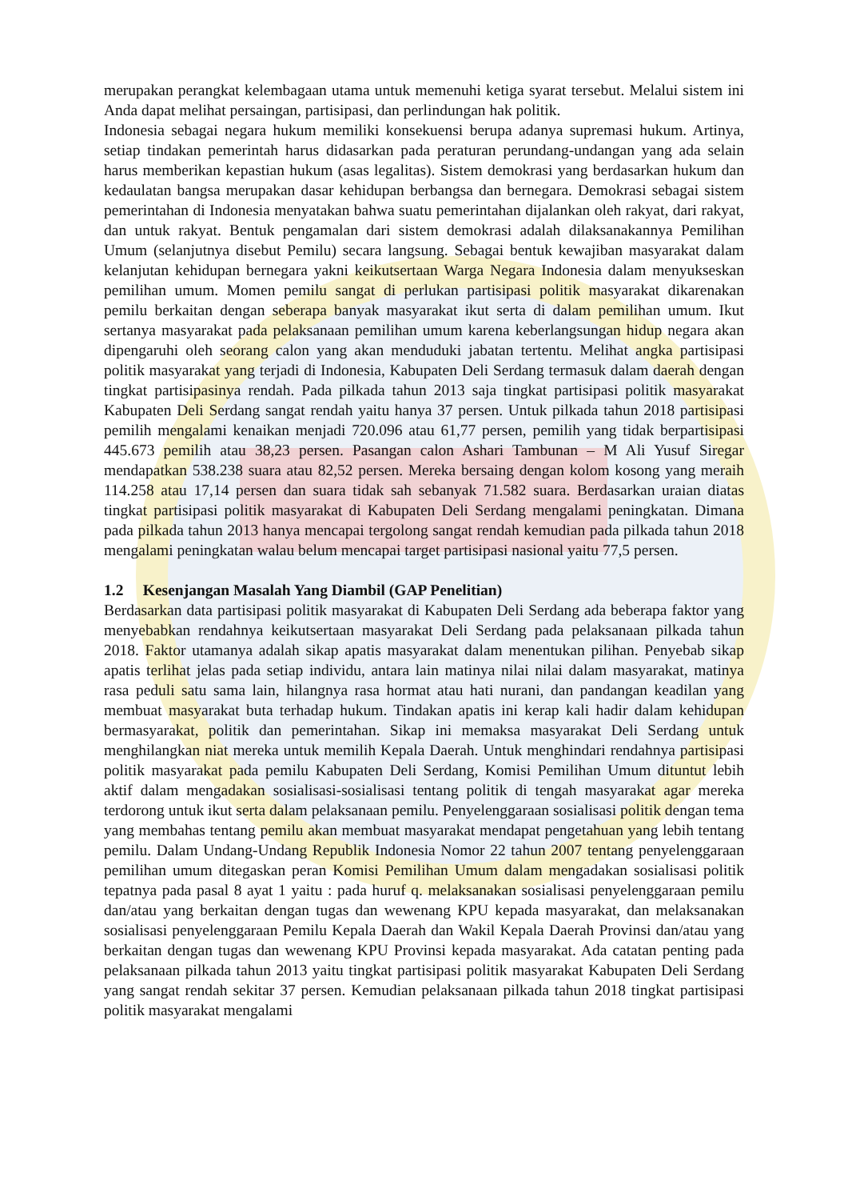merupakan perangkat kelembagaan utama untuk memenuhi ketiga syarat tersebut. Melalui sistem ini Anda dapat melihat persaingan, partisipasi, dan perlindungan hak politik.
Indonesia sebagai negara hukum memiliki konsekuensi berupa adanya supremasi hukum. Artinya, setiap tindakan pemerintah harus didasarkan pada peraturan perundang-undangan yang ada selain harus memberikan kepastian hukum (asas legalitas). Sistem demokrasi yang berdasarkan hukum dan kedaulatan bangsa merupakan dasar kehidupan berbangsa dan bernegara. Demokrasi sebagai sistem pemerintahan di Indonesia menyatakan bahwa suatu pemerintahan dijalankan oleh rakyat, dari rakyat, dan untuk rakyat. Bentuk pengamalan dari sistem demokrasi adalah dilaksanakannya Pemilihan Umum (selanjutnya disebut Pemilu) secara langsung. Sebagai bentuk kewajiban masyarakat dalam kelanjutan kehidupan bernegara yakni keikutsertaan Warga Negara Indonesia dalam menyukseskan pemilihan umum. Momen pemilu sangat di perlukan partisipasi politik masyarakat dikarenakan pemilu berkaitan dengan seberapa banyak masyarakat ikut serta di dalam pemilihan umum. Ikut sertanya masyarakat pada pelaksanaan pemilihan umum karena keberlangsungan hidup negara akan dipengaruhi oleh seorang calon yang akan menduduki jabatan tertentu. Melihat angka partisipasi politik masyarakat yang terjadi di Indonesia, Kabupaten Deli Serdang termasuk dalam daerah dengan tingkat partisipasinya rendah. Pada pilkada tahun 2013 saja tingkat partisipasi politik masyarakat Kabupaten Deli Serdang sangat rendah yaitu hanya 37 persen. Untuk pilkada tahun 2018 partisipasi pemilih mengalami kenaikan menjadi 720.096 atau 61,77 persen, pemilih yang tidak berpartisipasi 445.673 pemilih atau 38,23 persen. Pasangan calon Ashari Tambunan – M Ali Yusuf Siregar mendapatkan 538.238 suara atau 82,52 persen. Mereka bersaing dengan kolom kosong yang meraih 114.258 atau 17,14 persen dan suara tidak sah sebanyak 71.582 suara. Berdasarkan uraian diatas tingkat partisipasi politik masyarakat di Kabupaten Deli Serdang mengalami peningkatan. Dimana pada pilkada tahun 2013 hanya mencapai tergolong sangat rendah kemudian pada pilkada tahun 2018 mengalami peningkatan walau belum mencapai target partisipasi nasional yaitu 77,5 persen.
1.2 Kesenjangan Masalah Yang Diambil (GAP Penelitian)
Berdasarkan data partisipasi politik masyarakat di Kabupaten Deli Serdang ada beberapa faktor yang menyebabkan rendahnya keikutsertaan masyarakat Deli Serdang pada pelaksanaan pilkada tahun 2018. Faktor utamanya adalah sikap apatis masyarakat dalam menentukan pilihan. Penyebab sikap apatis terlihat jelas pada setiap individu, antara lain matinya nilai nilai dalam masyarakat, matinya rasa peduli satu sama lain, hilangnya rasa hormat atau hati nurani, dan pandangan keadilan yang membuat masyarakat buta terhadap hukum. Tindakan apatis ini kerap kali hadir dalam kehidupan bermasyarakat, politik dan pemerintahan. Sikap ini memaksa masyarakat Deli Serdang untuk menghilangkan niat mereka untuk memilih Kepala Daerah. Untuk menghindari rendahnya partisipasi politik masyarakat pada pemilu Kabupaten Deli Serdang, Komisi Pemilihan Umum dituntut lebih aktif dalam mengadakan sosialisasi-sosialisasi tentang politik di tengah masyarakat agar mereka terdorong untuk ikut serta dalam pelaksanaan pemilu. Penyelenggaraan sosialisasi politik dengan tema yang membahas tentang pemilu akan membuat masyarakat mendapat pengetahuan yang lebih tentang pemilu. Dalam Undang-Undang Republik Indonesia Nomor 22 tahun 2007 tentang penyelenggaraan pemilihan umum ditegaskan peran Komisi Pemilihan Umum dalam mengadakan sosialisasi politik tepatnya pada pasal 8 ayat 1 yaitu : pada huruf q. melaksanakan sosialisasi penyelenggaraan pemilu dan/atau yang berkaitan dengan tugas dan wewenang KPU kepada masyarakat, dan melaksanakan sosialisasi penyelenggaraan Pemilu Kepala Daerah dan Wakil Kepala Daerah Provinsi dan/atau yang berkaitan dengan tugas dan wewenang KPU Provinsi kepada masyarakat. Ada catatan penting pada pelaksanaan pilkada tahun 2013 yaitu tingkat partisipasi politik masyarakat Kabupaten Deli Serdang yang sangat rendah sekitar 37 persen. Kemudian pelaksanaan pilkada tahun 2018 tingkat partisipasi politik masyarakat mengalami